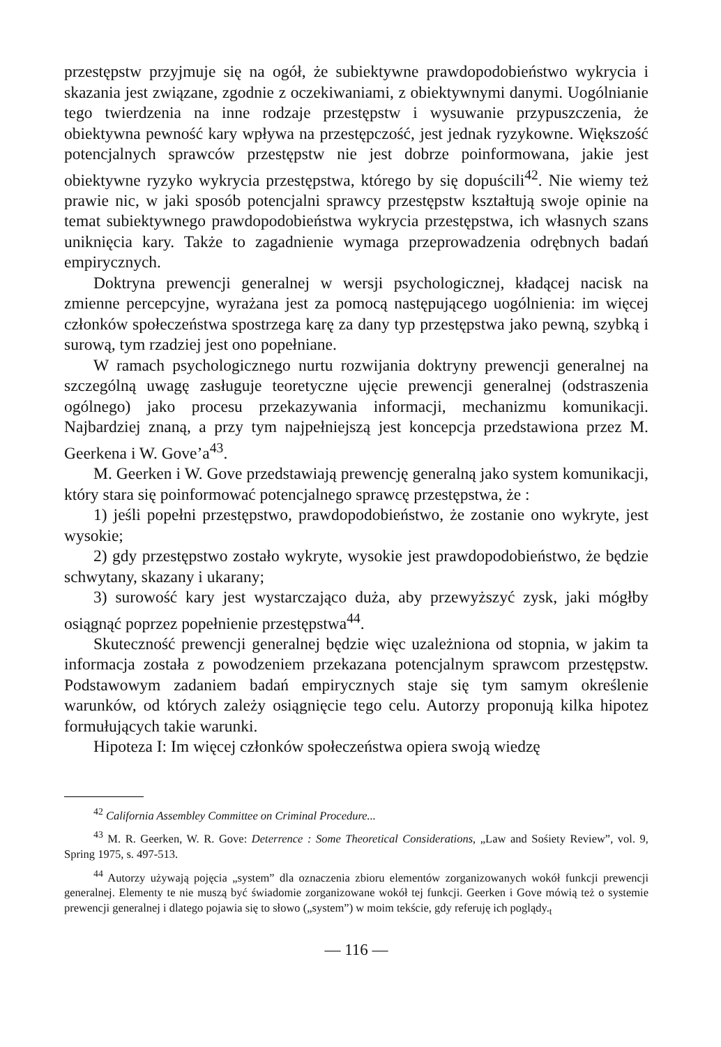przestępstw przyjmuje się na ogół, że subiektywne prawdopodobieństwo wykrycia i skazania jest związane, zgodnie z oczekiwaniami, z obiektywnymi danymi. Uogólnianie tego twierdzenia na inne rodzaje przestępstw i wysuwanie przypuszczenia, że obiektywna pewność kary wpływa na przestępczość, jest jednak ryzykowne. Większość potencjalnych sprawców przestępstw nie jest dobrze poinformowana, jakie jest obiektywne ryzyko wykrycia przestępstwa, którego by się dopuścili<sup>42</sup>. Nie wiemy też prawie nic, w jaki sposób potencjalni sprawcy przestępstw kształtują swoje opinie na temat subiektywnego prawdopodobieństwa wykrycia przestępstwa, ich własnych szans uniknięcia kary. Także to zagadnienie wymaga przeprowadzenia odrębnych badań empirycznych.
Doktryna prewencji generalnej w wersji psychologicznej, kładącej nacisk na zmienne percepcyjne, wyrażana jest za pomocą następującego uogólnienia: im więcej członków społeczeństwa spostrzega karę za dany typ przestępstwa jako pewną, szybką i surową, tym rzadziej jest ono popełniane.
W ramach psychologicznego nurtu rozwijania doktryny prewencji generalnej na szczególną uwagę zasługuje teoretyczne ujęcie prewencji generalnej (odstraszenia ogólnego) jako procesu przekazywania informacji, mechanizmu komunikacji. Najbardziej znaną, a przy tym najpełniejszą jest koncepcja przedstawiona przez M. Geerkena i W. Gove’a<sup>43</sup>.
M. Geerken i W. Gove przedstawiają prewencję generalną jako system komunikacji, który stara się poinformować potencjalnego sprawcę przestępstwa, że :
1) jeśli popełni przestępstwo, prawdopodobieństwo, że zostanie ono wykryte, jest wysokie;
2) gdy przestępstwo zostało wykryte, wysokie jest prawdopodobieństwo, że będzie schwytany, skazany i ukarany;
3) surowość kary jest wystarczająco duża, aby przewyższyć zysk, jaki mógłby osiągnąć poprzez popełnienie przestępstwa<sup>44</sup>.
Skuteczność prewencji generalnej będzie więc uzależniona od stopnia, w jakim ta informacja została z powodzeniem przekazana potencjalnym sprawcom przestępstw. Podstawowym zadaniem badań empirycznych staje się tym samym określenie warunków, od których zależy osiągnięcie tego celu. Autorzy proponują kilka hipotez formułujących takie warunki.
Hipoteza I: Im więcej członków społeczeństwa opiera swoją wiedzę
<sup>42</sup> California Assembley Committee on Criminal Procedure...
<sup>43</sup> M. R. Geerken, W. R. Gove: Deterrence : Some Theoretical Considerations, „Law and Sośiety Review”, vol. 9, Spring 1975, s. 497-513.
<sup>44</sup> Autorzy używają pojęcia „system” dla oznaczenia zbioru elementów zorganizowanych wokół funkcji prewencji generalnej. Elementy te nie muszą być świadomie zorganizowane wokół tej funkcji. Geerken i Gove mówią też o systemie prewencji generalnej i dlatego pojawia się to słowo („system”) w moim tekście, gdy referuję ich poglądy.<sub>t</sub>
— 116 —